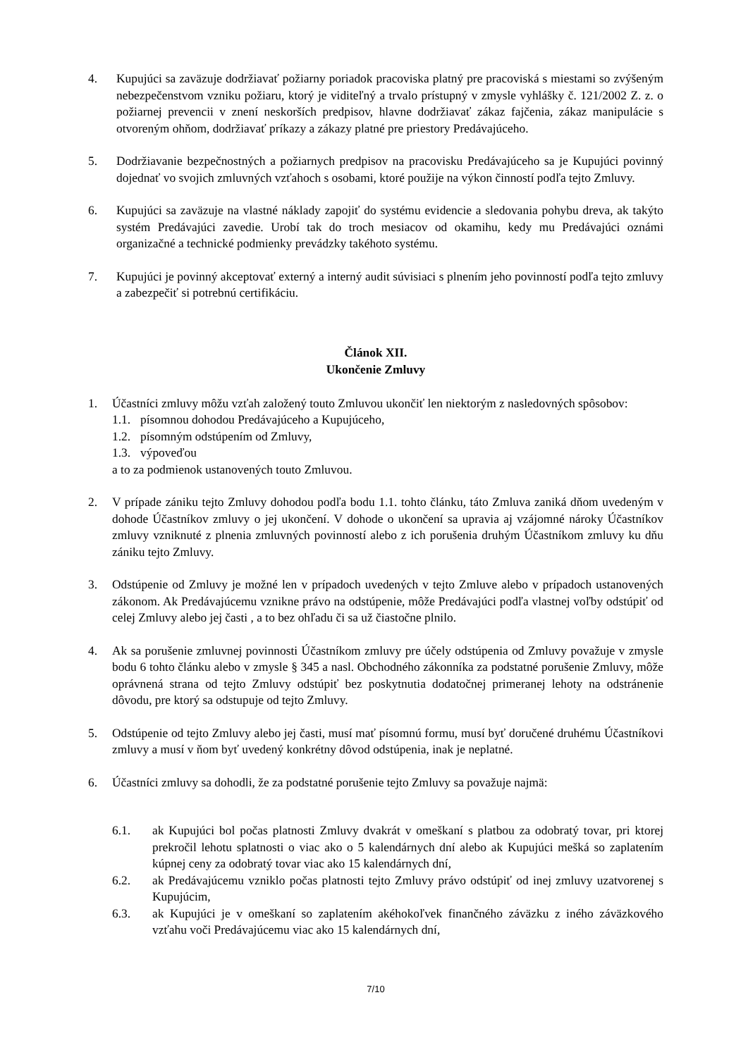4. Kupujúci sa zaväzuje dodržiavať požiarny poriadok pracoviska platný pre pracoviská s miestami so zvýšeným nebezpečenstvom vzniku požiaru, ktorý je viditeľný a trvalo prístupný v zmysle vyhlášky č. 121/2002 Z. z. o požiarnej prevencii v znení neskorších predpisov, hlavne dodržiavať zákaz fajčenia, zákaz manipulácie s otvoreným ohňom, dodržiavať príkazy a zákazy platné pre priestory Predávajúceho.
5. Dodržiavanie bezpečnostných a požiarnych predpisov na pracovisku Predávajúceho sa je Kupujúci povinný dojednať vo svojich zmluvných vzťahoch s osobami, ktoré použije na výkon činností podľa tejto Zmluvy.
6. Kupujúci sa zaväzuje na vlastné náklady zapojiť do systému evidencie a sledovania pohybu dreva, ak takýto systém Predávajúci zavedie. Urobí tak do troch mesiacov od okamihu, kedy mu Predávajúci oznámi organizačné a technické podmienky prevádzky takéhoto systému.
7. Kupujúci je povinný akceptovať externý a interný audit súvisiaci s plnením jeho povinností podľa tejto zmluvy a zabezpečiť si potrebnú certifikáciu.
Článok XII.
Ukončenie Zmluvy
1. Účastníci zmluvy môžu vzťah založený touto Zmluvou ukončiť len niektorým z nasledovných spôsobov:
1.1.
písomnou dohodou Predávajúceho a Kupujúceho,
1.2.
písomným odstúpením od Zmluvy,
1.3.
výpoveďou
a to za podmienok ustanovených touto Zmluvou.
2. V prípade zániku tejto Zmluvy dohodou podľa bodu 1.1. tohto článku, táto Zmluva zaniká dňom uvedeným v dohode Účastníkov zmluvy o jej ukončení. V dohode o ukončení sa upravia aj vzájomné nároky Účastníkov zmluvy vzniknuté z plnenia zmluvných povinností alebo z ich porušenia druhým Účastníkom zmluvy ku dňu zániku tejto Zmluvy.
3. Odstúpenie od Zmluvy je možné len v prípadoch uvedených v tejto Zmluve alebo v prípadoch ustanovených zákonom. Ak Predávajúcemu vznikne právo na odstúpenie, môže Predávajúci podľa vlastnej voľby odstúpiť od celej Zmluvy alebo jej časti , a to bez ohľadu či sa už čiastočne plnilo.
4. Ak sa porušenie zmluvnej povinnosti Účastníkom zmluvy pre účely odstúpenia od Zmluvy považuje v zmysle bodu 6 tohto článku alebo v zmysle § 345 a nasl. Obchodného zákonníka za podstatné porušenie Zmluvy, môže oprávnená strana od tejto Zmluvy odstúpiť bez poskytnutia dodatočnej primeranej lehoty na odstránenie dôvodu, pre ktorý sa odstupuje od tejto Zmluvy.
5. Odstúpenie od tejto Zmluvy alebo jej časti, musí mať písomnú formu, musí byť doručené druhému Účastníkovi zmluvy a musí v ňom byť uvedený konkrétny dôvod odstúpenia, inak je neplatné.
6. Účastníci zmluvy sa dohodli, že za podstatné porušenie tejto Zmluvy sa považuje najmä:
6.1. ak Kupujúci bol počas platnosti Zmluvy dvakrát v omeškaní s platbou za odobratý tovar, pri ktorej prekročil lehotu splatnosti o viac ako o 5 kalendárnych dní alebo ak Kupujúci mešká so zaplatením kúpnej ceny za odobratý tovar viac ako 15 kalendárnych dní,
6.2. ak Predávajúcemu vzniklo počas platnosti tejto Zmluvy právo odstúpiť od inej zmluvy uzatvorenej s Kupujúcim,
6.3. ak Kupujúci je v omeškaní so zaplatením akéhokoľvek finančného záväzku z iného záväzkového vzťahu voči Predávajúcemu viac ako 15 kalendárnych dní,
7/10